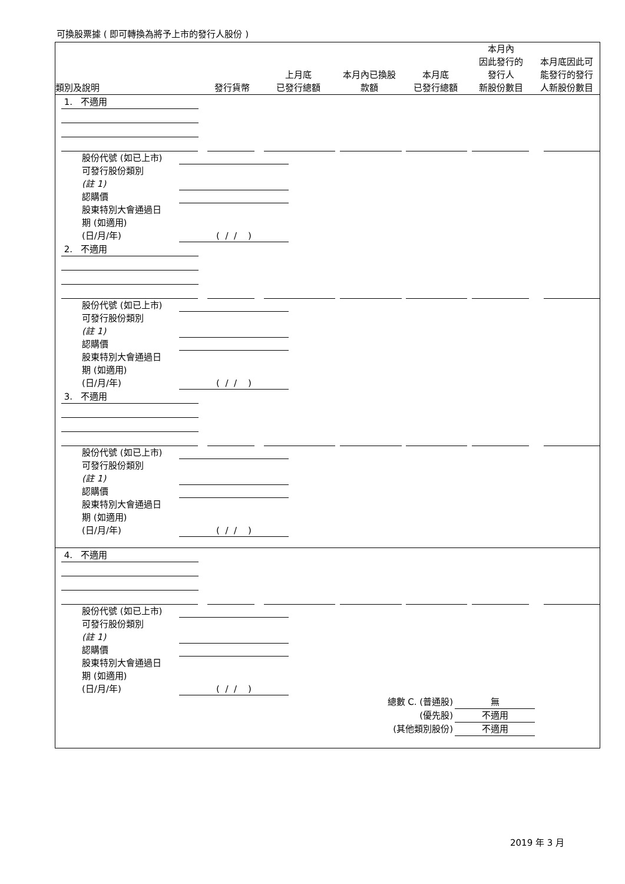可換股票據 ( 即可轉換為將予上市的發行人股份 )
| 類別及說明 | 發行貨幣 | 上月底 已發行總額 | 本月內已換股 款額 | 本月底 已發行總額 | 本月內 因此發行的 發行人 新股份數目 | 本月底因此可 能發行的發行 人新股份數目 |
| --- | --- | --- | --- | --- | --- | --- |
1. 不適用
股份代號 (如已上市)
可發行股份類別
(註 1)
認購價
股東特別大會通過日
期 (如適用)
(日/月/年) ( / / )
2. 不適用
股份代號 (如已上市)
可發行股份類別
(註 1)
認購價
股東特別大會通過日
期 (如適用)
(日/月/年) ( / / )
3. 不適用
股份代號 (如已上市)
可發行股份類別
(註 1)
認購價
股東特別大會通過日
期 (如適用)
(日/月/年) ( / / )
4. 不適用
股份代號 (如已上市)
可發行股份類別
(註 1)
認購價
股東特別大會通過日
期 (如適用)
(日/月/年) ( / / )
總數 C. (普通股) 無
(優先股) 不適用
(其他類別股份) 不適用
2019 年 3 月